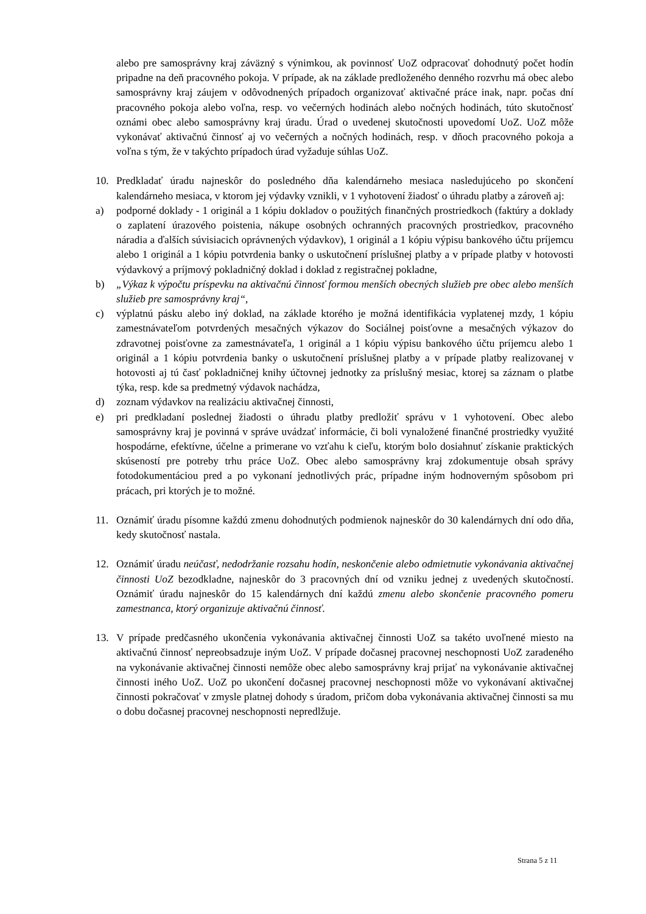alebo pre samosprávny kraj záväzný s výnimkou, ak povinnosť UoZ odpracovať dohodnutý počet hodín pripadne na deň pracovného pokoja. V prípade, ak na základe predloženého denného rozvrhu má obec alebo samosprávny kraj záujem v odôvodnených prípadoch organizovať aktivačné práce inak, napr. počas dní pracovného pokoja alebo voľna, resp. vo večerných hodinách alebo nočných hodinách, túto skutočnosť oznámi obec alebo samosprávny kraj úradu. Úrad o uvedenej skutočnosti upovedomí UoZ. UoZ môže vykonávať aktivačnú činnosť aj vo večerných a nočných hodinách, resp. v dňoch pracovného pokoja a voľna s tým, že v takýchto prípadoch úrad vyžaduje súhlas UoZ.
10. Predkladať úradu najneskôr do posledného dňa kalendárneho mesiaca nasledujúceho po skončení kalendárneho mesiaca, v ktorom jej výdavky vznikli, v 1 vyhotovení žiadosť o úhradu platby a zároveň aj:
a) podporné doklady - 1 originál a 1 kópiu dokladov o použitých finančných prostriedkoch (faktúry a doklady o zaplatení úrazového poistenia, nákupe osobných ochranných pracovných prostriedkov, pracovného náradia a ďalších súvisiacich oprávnených výdavkov), 1 originál a 1 kópiu výpisu bankového účtu príjemcu alebo 1 originál a 1 kópiu potvrdenia banky o uskutočnení príslušnej platby a v prípade platby v hotovosti výdavkový a príjmový pokladničný doklad i doklad z registračnej pokladne,
b) „Výkaz k výpočtu príspevku na aktivačnú činnosť formou menších obecných služieb pre obec alebo menších služieb pre samosprávny kraj“,
c) výplatnú pásku alebo iný doklad, na základe ktorého je možná identifikácia vyplatenej mzdy, 1 kópiu zamestnávateľom potvrdených mesačných výkazov do Sociálnej poisťovne a mesačných výkazov do zdravotnej poisťovne za zamestnávateľa, 1 originál a 1 kópiu výpisu bankového účtu príjemcu alebo 1 originál a 1 kópiu potvrdenia banky o uskutočnení príslušnej platby a v prípade platby realizovanej v hotovosti aj tú časť pokladničnej knihy účtovnej jednotky za príslušný mesiac, ktorej sa záznam o platbe týka, resp. kde sa predmetný výdavok nachádza,
d) zoznam výdavkov na realizáciu aktivačnej činnosti,
e) pri predkladaní poslednej žiadosti o úhradu platby predložiť správu v 1 vyhotovení. Obec alebo samosprávny kraj je povinná v správe uvádzať informácie, či boli vynaložené finančné prostriedky využité hospodárne, efektívne, účelne a primerane vo vzťahu k cieľu, ktorým bolo dosiahnuť získanie praktických skúseností pre potreby trhu práce UoZ. Obec alebo samosprávny kraj zdokumentuje obsah správy fotodokumentáciou pred a po vykonaní jednotlivých prác, prípadne iným hodnoverným spôsobom pri prácach, pri ktorých je to možné.
11. Oznámiť úradu písomne každú zmenu dohodnutých podmienok najneskôr do 30 kalendárnych dní odo dňa, kedy skutočnosť nastala.
12. Oznámiť úradu neúčasť, nedodržanie rozsahu hodín, neskončenie alebo odmietnutie vykonávania aktivačnej činnosti UoZ bezodkladne, najneskôr do 3 pracovných dní od vzniku jednej z uvedených skutočností. Oznámiť úradu najneskôr do 15 kalendárnych dní každú zmenu alebo skončenie pracovného pomeru zamestnanca, ktorý organizuje aktivačnú činnosť.
13. V prípade predčasného ukončenia vykonávania aktivačnej činnosti UoZ sa takéto uvoľnené miesto na aktivačnú činnosť nepreobsadzuje iným UoZ. V prípade dočasnej pracovnej neschopnosti UoZ zaradeného na vykonávanie aktivačnej činnosti nemôže obec alebo samosprávny kraj prijať na vykonávanie aktivačnej činnosti iného UoZ. UoZ po ukončení dočasnej pracovnej neschopnosti môže vo vykonávaní aktivačnej činnosti pokračovať v zmysle platnej dohody s úradom, pričom doba vykonávania aktivačnej činnosti sa mu o dobu dočasnej pracovnej neschopnosti nepredlžuje.
Strana 5 z 11